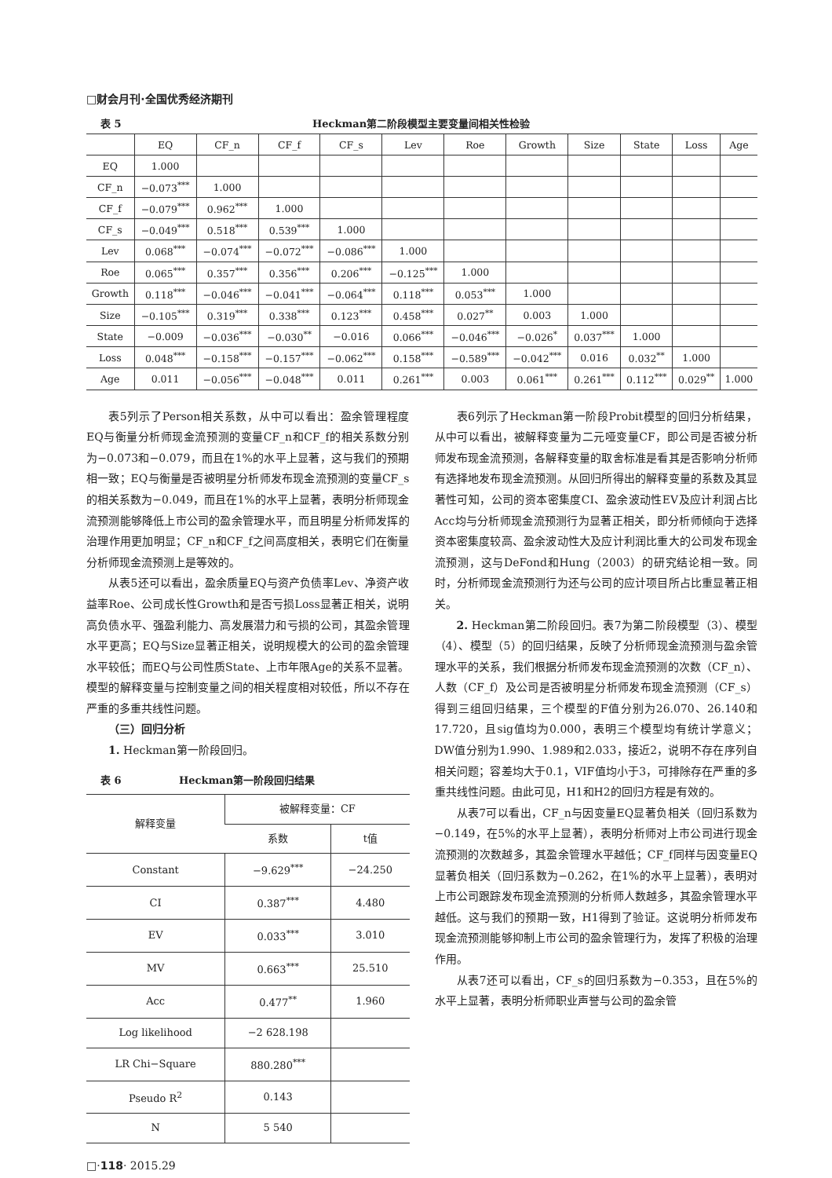□财会月刊·全国优秀经济期刊
表 5 Heckman第二阶段模型主要变量间相关性检验
| | EQ | CF_n | CF_f | CF_s | Lev | Roe | Growth | Size | State | Loss | Age |
| --- | --- | --- | --- | --- | --- | --- | --- | --- | --- | --- | --- |
| EQ | 1.000 | | | | | | | | | | |
| CF_n | −0.073<sup>***</sup> | 1.000 | | | | | | | | | |
| CF_f | −0.079<sup>***</sup> | 0.962<sup>***</sup> | 1.000 | | | | | | | | |
| CF_s | −0.049<sup>***</sup> | 0.518<sup>***</sup> | 0.539<sup>***</sup> | 1.000 | | | | | | | |
| Lev | 0.068<sup>***</sup> | −0.074<sup>***</sup> | −0.072<sup>***</sup> | −0.086<sup>***</sup> | 1.000 | | | | | | |
| Roe | 0.065<sup>***</sup> | 0.357<sup>***</sup> | 0.356<sup>***</sup> | 0.206<sup>***</sup> | −0.125<sup>***</sup> | 1.000 | | | | | |
| Growth | 0.118<sup>***</sup> | −0.046<sup>***</sup> | −0.041<sup>***</sup> | −0.064<sup>***</sup> | 0.118<sup>***</sup> | 0.053<sup>***</sup> | 1.000 | | | | |
| Size | −0.105<sup>***</sup> | 0.319<sup>***</sup> | 0.338<sup>***</sup> | 0.123<sup>***</sup> | 0.458<sup>***</sup> | 0.027<sup>**</sup> | 0.003 | 1.000 | | | |
| State | −0.009 | −0.036<sup>***</sup> | −0.030<sup>**</sup> | −0.016 | 0.066<sup>***</sup> | −0.046<sup>***</sup> | −0.026<sup>*</sup> | 0.037<sup>***</sup> | 1.000 | | |
| Loss | 0.048<sup>***</sup> | −0.158<sup>***</sup> | −0.157<sup>***</sup> | −0.062<sup>***</sup> | 0.158<sup>***</sup> | −0.589<sup>***</sup> | −0.042<sup>***</sup> | 0.016 | 0.032<sup>**</sup> | 1.000 | |
| Age | 0.011 | −0.056<sup>***</sup> | −0.048<sup>***</sup> | 0.011 | 0.261<sup>***</sup> | 0.003 | 0.061<sup>***</sup> | 0.261<sup>***</sup> | 0.112<sup>***</sup> | 0.029<sup>**</sup> | 1.000 |
表5列示了Person相关系数，从中可以看出：盈余管理程度EQ与衡量分析师现金流预测的变量CF_n和CF_f的相关系数分别为−0.073和−0.079，而且在1%的水平上显著，这与我们的预期相一致；EQ与衡量是否被明星分析师发布现金流预测的变量CF_s的相关系数为−0.049，而且在1%的水平上显著，表明分析师现金流预测能够降低上市公司的盈余管理水平，而且明星分析师发挥的治理作用更加明显；CF_n和CF_f之间高度相关，表明它们在衡量分析师现金流预测上是等效的。
从表5还可以看出，盈余质量EQ与资产负债率Lev、净资产收益率Roe、公司成长性Growth和是否亏损Loss显著正相关，说明高负债水平、强盈利能力、高发展潜力和亏损的公司，其盈余管理水平更高；EQ与Size显著正相关，说明规模大的公司的盈余管理水平较低；而EQ与公司性质State、上市年限Age的关系不显著。模型的解释变量与控制变量之间的相关程度相对较低，所以不存在严重的多重共线性问题。
（三）回归分析
1. Heckman第一阶段回归。
表 6 Heckman第一阶段回归结果
| 解释变量 | 被解释变量：CF | |
| | 系数 | t值 |
| Constant | −9.629<sup>***</sup> | −24.250 |
| CI | 0.387<sup>***</sup> | 4.480 |
| EV | 0.033<sup>***</sup> | 3.010 |
| MV | 0.663<sup>***</sup> | 25.510 |
| Acc | 0.477<sup>**</sup> | 1.960 |
| Log likelihood | −2 628.198 | |
| LR Chi−Square | 880.280<sup>***</sup> | |
| Pseudo R<sup>2</sup> | 0.143 | |
| N | 5 540 | |
表6列示了Heckman第一阶段Probit模型的回归分析结果，从中可以看出，被解释变量为二元哑变量CF，即公司是否被分析师发布现金流预测，各解释变量的取舍标准是看其是否影响分析师有选择地发布现金流预测。从回归所得出的解释变量的系数及其显著性可知，公司的资本密集度CI、盈余波动性EV及应计利润占比Acc均与分析师现金流预测行为显著正相关，即分析师倾向于选择资本密集度较高、盈余波动性大及应计利润比重大的公司发布现金流预测，这与DeFond和Hung（2003）的研究结论相一致。同时，分析师现金流预测行为还与公司的应计项目所占比重显著正相关。
2. Heckman第二阶段回归。表7为第二阶段模型（3）、模型（4）、模型（5）的回归结果，反映了分析师现金流预测与盈余管理水平的关系，我们根据分析师发布现金流预测的次数（CF_n）、人数（CF_f）及公司是否被明星分析师发布现金流预测（CF_s）得到三组回归结果，三个模型的F值分别为26.070、26.140和17.720，且sig值均为0.000，表明三个模型均有统计学意义；DW值分别为1.990、1.989和2.033，接近2，说明不存在序列自相关问题；容差均大于0.1，VIF值均小于3，可排除存在严重的多重共线性问题。由此可见，H1和H2的回归方程是有效的。
从表7可以看出，CF_n与因变量EQ显著负相关（回归系数为−0.149，在5%的水平上显著），表明分析师对上市公司进行现金流预测的次数越多，其盈余管理水平越低；CF_f同样与因变量EQ显著负相关（回归系数为−0.262，在1%的水平上显著），表明对上市公司跟踪发布现金流预测的分析师人数越多，其盈余管理水平越低。这与我们的预期一致，H1得到了验证。这说明分析师发布现金流预测能够抑制上市公司的盈余管理行为，发挥了积极的治理作用。
从表7还可以看出，CF_s的回归系数为−0.353，且在5%的水平上显著，表明分析师职业声誉与公司的盈余管
□·118· 2015.29